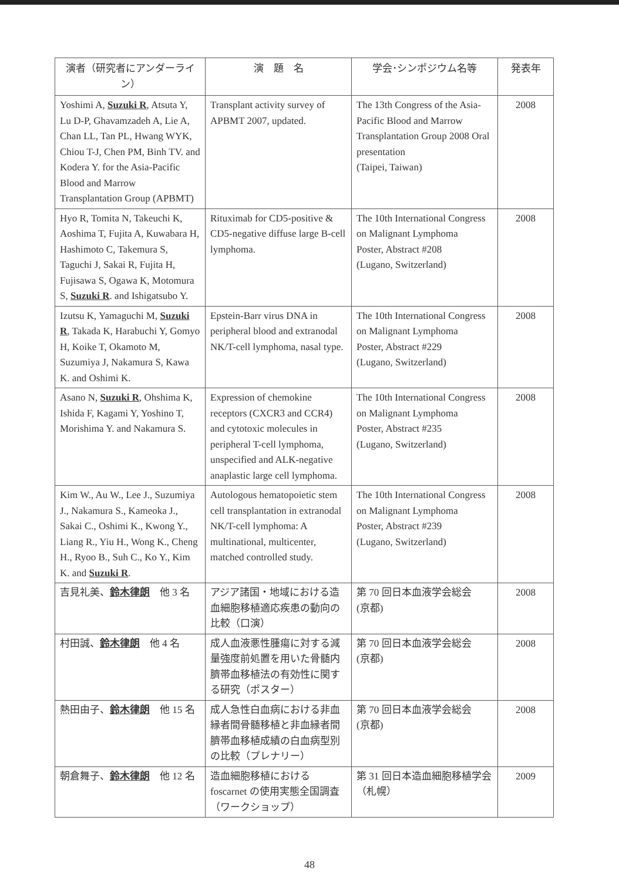| 演者（研究者にアンダーライン） | 演 題 名 | 学会･シンポジウム名等 | 発表年 |
| --- | --- | --- | --- |
| Yoshimi A, Suzuki R , Atsuta Y, Lu D-P, Ghavamzadeh A, Lie A, Chan LL, Tan PL, Hwang WYK, Chiou T-J, Chen PM, Binh TV. and Kodera Y. for the Asia-Pacific Blood and Marrow Transplantation Group (APBMT) | Transplant activity survey of APBMT 2007, updated. | The 13th Congress of the Asia-Pacific Blood and Marrow Transplantation Group 2008 Oral presentation (Taipei, Taiwan) | 2008 |
| Hyo R, Tomita N, Takeuchi K, Aoshima T, Fujita A, Kuwabara H, Hashimoto C, Takemura S, Taguchi J, Sakai R, Fujita H, Fujisawa S, Ogawa K, Motomura S, Suzuki R . and Ishigatsubo Y. | Rituximab for CD5-positive & CD5-negative diffuse large B-cell lymphoma. | The 10th International Congress on Malignant Lymphoma Poster, Abstract #208 (Lugano, Switzerland) | 2008 |
| Izutsu K, Yamaguchi M, Suzuki R , Takada K, Harabuchi Y, Gomyo H, Koike T, Okamoto M, Suzumiya J, Nakamura S, Kawa K. and Oshimi K. | Epstein-Barr virus DNA in peripheral blood and extranodal NK/T-cell lymphoma, nasal type. | The 10th International Congress on Malignant Lymphoma Poster, Abstract #229 (Lugano, Switzerland) | 2008 |
| Asano N, Suzuki R , Ohshima K, Ishida F, Kagami Y, Yoshino T, Morishima Y. and Nakamura S. | Expression of chemokine receptors (CXCR3 and CCR4) and cytotoxic molecules in peripheral T-cell lymphoma, unspecified and ALK-negative anaplastic large cell lymphoma. | The 10th International Congress on Malignant Lymphoma Poster, Abstract #235 (Lugano, Switzerland) | 2008 |
| Kim W., Au W., Lee J., Suzumiya J., Nakamura S., Kameoka J., Sakai C., Oshimi K., Kwong Y., Liang R., Yiu H., Wong K., Cheng H., Ryoo B., Suh C., Ko Y., Kim K. and Suzuki R . | Autologous hematopoietic stem cell transplantation in extranodal NK/T-cell lymphoma: A multinational, multicenter, matched controlled study. | The 10th International Congress on Malignant Lymphoma Poster, Abstract #239 (Lugano, Switzerland) | 2008 |
| 吉見礼美、 鈴木律朗 他 3 名 | アジア諸国・地域における造血細胞移植適応疾患の動向の比較（口演） | 第 70 回日本血液学会総会 (京都) | 2008 |
| 村田誠、 鈴木律朗 他 4 名 | 成人血液悪性腫瘍に対する減量強度前処置を用いた骨髄内臍帯血移植法の有効性に関する研究（ポスター） | 第 70 回日本血液学会総会 (京都) | 2008 |
| 熱田由子、 鈴木律朗 他 15 名 | 成人急性白血病における非血縁者間骨髄移植と非血縁者間臍帯血移植成績の白血病型別の比較（プレナリー） | 第 70 回日本血液学会総会 (京都) | 2008 |
| 朝倉舞子、 鈴木律朗 他 12 名 | 造血細胞移植における foscarnet の使用実態全国調査（ワークショップ） | 第 31 回日本造血細胞移植学会 （札幌） | 2009 |
48